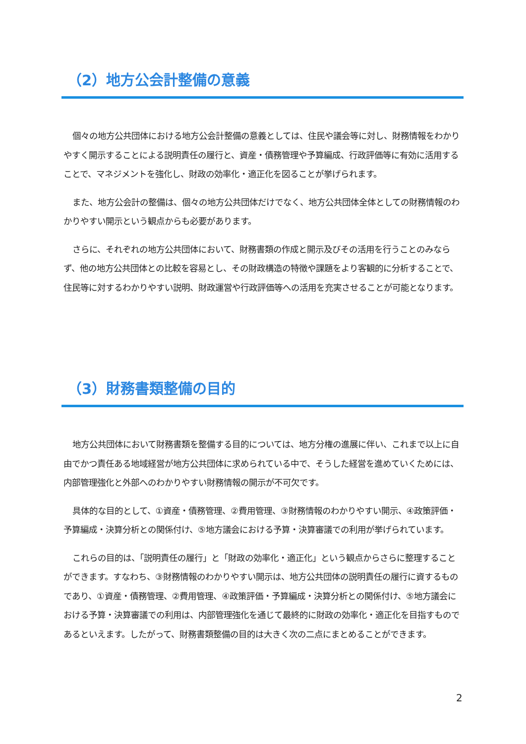（2）地方公会計整備の意義
個々の地方公共団体における地方公会計整備の意義としては、住民や議会等に対し、財務情報をわかりやすく開示することによる説明責任の履行と、資産・債務管理や予算編成、行政評価等に有効に活用することで、マネジメントを強化し、財政の効率化・適正化を図ることが挙げられます。
また、地方公会計の整備は、個々の地方公共団体だけでなく、地方公共団体全体としての財務情報のわかりやすい開示という観点からも必要があります。
さらに、それぞれの地方公共団体において、財務書類の作成と開示及びその活用を行うことのみならず、他の地方公共団体との比較を容易とし、その財政構造の特徴や課題をより客観的に分析することで、住民等に対するわかりやすい説明、財政運営や行政評価等への活用を充実させることが可能となります。
（3）財務書類整備の目的
地方公共団体において財務書類を整備する目的については、地方分権の進展に伴い、これまで以上に自由でかつ責任ある地域経営が地方公共団体に求められている中で、そうした経営を進めていくためには、内部管理強化と外部へのわかりやすい財務情報の開示が不可欠です。
具体的な目的として、①資産・債務管理、②費用管理、③財務情報のわかりやすい開示、④政策評価・予算編成・決算分析との関係付け、⑤地方議会における予算・決算審議での利用が挙げられています。
これらの目的は、「説明責任の履行」と「財政の効率化・適正化」という観点からさらに整理することができます。すなわち、③財務情報のわかりやすい開示は、地方公共団体の説明責任の履行に資するものであり、①資産・債務管理、②費用管理、④政策評価・予算編成・決算分析との関係付け、⑤地方議会における予算・決算審議での利用は、内部管理強化を通じて最終的に財政の効率化・適正化を目指すものであるといえます。したがって、財務書類整備の目的は大きく次の二点にまとめることができます。
2